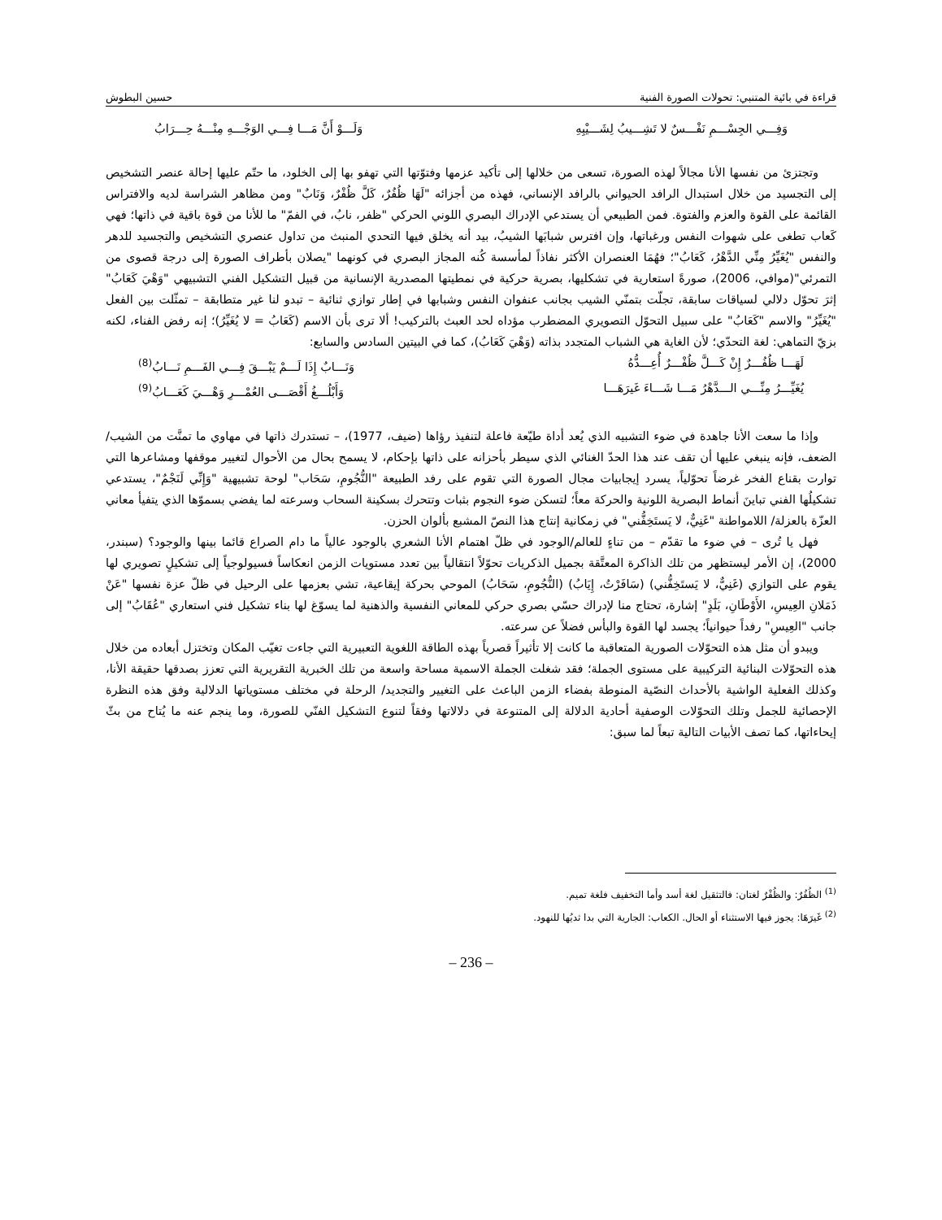قراءة في بائية المتنبي: تحولات الصورة الفنية حسين البطوش
وَفِـــي الجِسْـــمِ نَفْـــسٌ لا تَشِـــيبُ لِشَـــيْبِهِ وَلَـــوْ أَنَّ مَـــا فِـــي الوَجْـــهِ مِنْـــهُ حِـــرَابُ
وتجتزئ من نفسها الأنا مجالاً لهذه الصورة، تسعى من خلالها إلى تأكيد عزمها وفتوّتها التي تهفو بها إلى الخلود، ما حتّم عليها إحالة عنصر التشخيص إلى التجسيد من خلال استبدال الرافد الحيواني بالرافد الإنساني، فهذه من أجزائه "لَهَا ظُفُرٌ، كَلَّ ظُفْرٌ، وَنَابٌ" ومن مظاهر الشراسة لديه والافتراس القائمة على القوة والعزم والفتوة. فمن الطبيعي أن يستدعي الإدراك البصري اللوني الحركي "ظفر، نابُ، في الفمّ" ما للأنا من قوة باقية في ذاتها؛ فهي كَعاب تطغى على شهوات النفس ورغباتها، وإن افترس شبابَها الشيبُ، بيد أنه يخلق فيها التحدي المنبث من تداول عنصري التشخيص والتجسيد للدهر والنفس "يُغَيِّرُ مِنِّي الدَّهْرُ، كَعَابُ"؛ فهُمَا العنصران الأكثر نفاذاً لمأسسة كُنه المجاز البصري في كونهما "يصلان بأطراف الصورة إلى درجة قصوى من التمرئي"(موافي، 2006)، صورةً استعارية في تشكليها، بصرية حركية في نمطيتها المصدرية الإنسانية من قبيل التشكيل الفني التشبيهي "وَهْيَ كَعَابُ" إثرَ تحوّل دلالي لسياقات سابقة، تجلّت بتمنّي الشيب بجانب عنفوان النفس وشبابها في إطار توازي ثنائية – تبدو لنا غير متطابقة – تمثّلت بين الفعل "يُغَيِّرُ" والاسم "كَعَابُ" على سبيل التحوّل التصويري المضطرب مؤداه لحد العبث بالتركيب! ألا ترى بأن الاسم (كَعَابُ = لا يُغَيِّرُ)؛ إنه رفض الفناء، لكنه بزيّ التماهي: لغة التحدّي؛ لأن الغاية هي الشباب المتجدد بذاته (وَهْيَ كَعَابُ)، كما في البيتين السادس والسابع:
لَهَـــا ظُفُـــرٌ إِنْ كَـــلَّ ظُفْـــرٌ أُعِـــدُّهُ وَنَـــابٌ إِذَا لَـــمْ يَبْـــقَ فِـــي الفَـــمِ نَـــابُ<sup>(8)</sup>
يُغَيِّـــرُ مِنِّـــي الـــدَّهْرُ مَـــا شَـــاءَ غَيرَهَـــا وَأَبْلُـــغُ أَقْصَـــى العُمْـــرِ وَهْـــيَ كَعَـــابُ<sup>(9)</sup>
وإذا ما سعت الأنا جاهدة في ضوء التشبيه الذي يُعد أداة طيّعة فاعلة لتنفيذ رؤاها (ضيف، 1977)، – تستدرك ذاتها في مهاوي ما تمنَّت من الشيب/ الضعف، فإنه ينبغي عليها أن تقف عند هذا الحدّ الغنائي الذي سيطر بأحزانه على ذاتها بإحكام، لا يسمح بحال من الأحوال لتغيير موقفها ومشاعرها التي توارت بقناع الفخر غرضاً تحوّلياً، يسرد إيجابيات مجال الصورة التي تقوم على رفد الطبيعة "النُّجُومِ، سَحَاب" لوحة تشبيهية "وَإِنِّي لَنَجْمٌ"، يستدعي تشكيلُها الفني تباينَ أنماط البصرية اللونية والحركة معاً؛ لتسكن ضوء النجوم بثبات وتتحرك بسكينة السحاب وسرعته لما يفضي بسموّها الذي يتفيأ معاني العزّة بالعزلة/ اللامواطنة "غَنِيٌّ، لا يَستَخِفُّني" في زمكانية إنتاج هذا النصّ المشبع بألوان الحزن.
فهل يا تُرى – في ضوء ما تقدّم – من تناءٍ للعالم/الوجود في ظلّ اهتمام الأنا الشعري بالوجود عالياً ما دام الصراع قائما بينها والوجود؟ (سبندر، 2000)، إن الأمر ليستظهر من تلك الذاكرة المعتَّقة بجميل الذكريات تحوّلاً انتقالياً بين تعدد مستويات الزمن انعكاساً فسيولوجياً إلى تشكيلٍ تصويري لها يقوم على التوازي (غَنِيٌّ، لا يَستَخِفُّني) (سَافَرْتُ، إِيَابُ) (النُّجُومِ، سَحَابُ) الموحي بحركة إيقاعية، تشي بعزمها على الرحيل في ظلّ عزة نفسها "عَنْ ذَمَلانِ العِيسِ، الأَوْطَانِ، بَلَدٍ" إشارة، تحتاج منا لإدراك حسّي بصري حركي للمعاني النفسية والذهنية لما يسوّغ لها بناء تشكيل فني استعاري "عُقَابُ" إلى جانب "العِيسِ" رفداً حيوانياً؛ يجسد لها القوة والبأس فضلاً عن سرعته.
ويبدو أن مثل هذه التحوّلات الصورية المتعاقبة ما كانت إلا تأثيراً قصرياً بهذه الطاقة اللغوية التعبيرية التي جاءت تغيّب المكان وتختزل أبعاده من خلال هذه التحوّلات البنائية التركيبية على مستوى الجملة؛ فقد شغلت الجملة الاسمية مساحة واسعة من تلك الخبرية التقريرية التي تعزز بصدقها حقيقة الأنا، وكذلك الفعلية الواشية بالأحداث النصّية المنوطة بفضاء الزمن الباعث على التغيير والتجديد/ الرحلة في مختلف مستوياتها الدلالية وفق هذه النظرة الإحصائية للجمل وتلك التحوّلات الوصفية أحادية الدلالة إلى المتنوعة في دلالاتها وفقاً لتنوع التشكيل الفنّي للصورة، وما ينجم عنه ما يُتاح من بثّ إيحاءاتها، كما تصف الأبيات التالية تبعاً لما سبق:
<sup>(1)</sup> الظُفُرٌ: والظُفْرٌ لغتان: فالتثقيل لغة أسد وأما التخفيف فلغة تميم.
<sup>(2)</sup> غَيرَهَا: يجوز فيها الاستثناء أو الحال. الكعاب: الجارية التي بدا ثديُها للنهود.
– 236 –